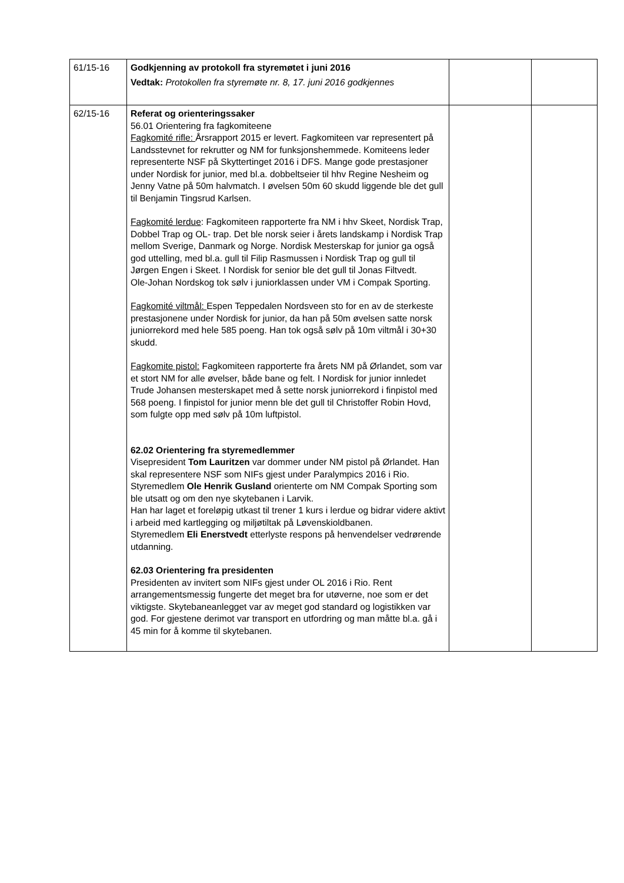| 61/15-16 | Godkjenning av protokoll fra styremøtet i juni 2016 Vedtak: Protokollen fra styremøte nr. 8, 17. juni 2016 godkjennes | | |
| 62/15-16 | Referat og orienteringssaker 56.01 Orientering fra fagkomiteene Fagkomité rifle: Årsrapport 2015 er levert. Fagkomiteen var representert på Landsstevnet for rekrutter og NM for funksjonshemmede. Komiteens leder representerte NSF på Skyttertinget 2016 i DFS. Mange gode prestasjoner under Nordisk for junior, med bl.a. dobbeltseier til hhv Regine Nesheim og Jenny Vatne på 50m halvmatch. I øvelsen 50m 60 skudd liggende ble det gull til Benjamin Tingsrud Karlsen. Fagkomité lerdue : Fagkomiteen rapporterte fra NM i hhv Skeet, Nordisk Trap, Dobbel Trap og OL- trap. Det ble norsk seier i årets landskamp i Nordisk Trap mellom Sverige, Danmark og Norge. Nordisk Mesterskap for junior ga også god uttelling, med bl.a. gull til Filip Rasmussen i Nordisk Trap og gull til Jørgen Engen i Skeet. I Nordisk for senior ble det gull til Jonas Filtvedt. Ole-Johan Nordskog tok sølv i juniorklassen under VM i Compak Sporting. Fagkomité viltmål: Espen Teppedalen Nordsveen sto for en av de sterkeste prestasjonene under Nordisk for junior, da han på 50m øvelsen satte norsk juniorrekord med hele 585 poeng. Han tok også sølv på 10m viltmål i 30+30 skudd. Fagkomite pistol: Fagkomiteen rapporterte fra årets NM på Ørlandet, som var et stort NM for alle øvelser, både bane og felt. I Nordisk for junior innledet Trude Johansen mesterskapet med å sette norsk juniorrekord i finpistol med 568 poeng. I finpistol for junior menn ble det gull til Christoffer Robin Hovd, som fulgte opp med sølv på 10m luftpistol. 62.02 Orientering fra styremedlemmer Visepresident Tom Lauritzen var dommer under NM pistol på Ørlandet. Han skal representere NSF som NIFs gjest under Paralympics 2016 i Rio. Styremedlem Ole Henrik Gusland orienterte om NM Compak Sporting som ble utsatt og om den nye skytebanen i Larvik. Han har laget et foreløpig utkast til trener 1 kurs i lerdue og bidrar videre aktivt i arbeid med kartlegging og miljøtiltak på Løvenskioldbanen. Styremedlem Eli Enerstvedt etterlyste respons på henvendelser vedrørende utdanning. 62.03 Orientering fra presidenten Presidenten av invitert som NIFs gjest under OL 2016 i Rio. Rent arrangementsmessig fungerte det meget bra for utøverne, noe som er det viktigste. Skytebaneanlegget var av meget god standard og logistikken var god. For gjestene derimot var transport en utfordring og man måtte bl.a. gå i 45 min for å komme til skytebanen. | | |